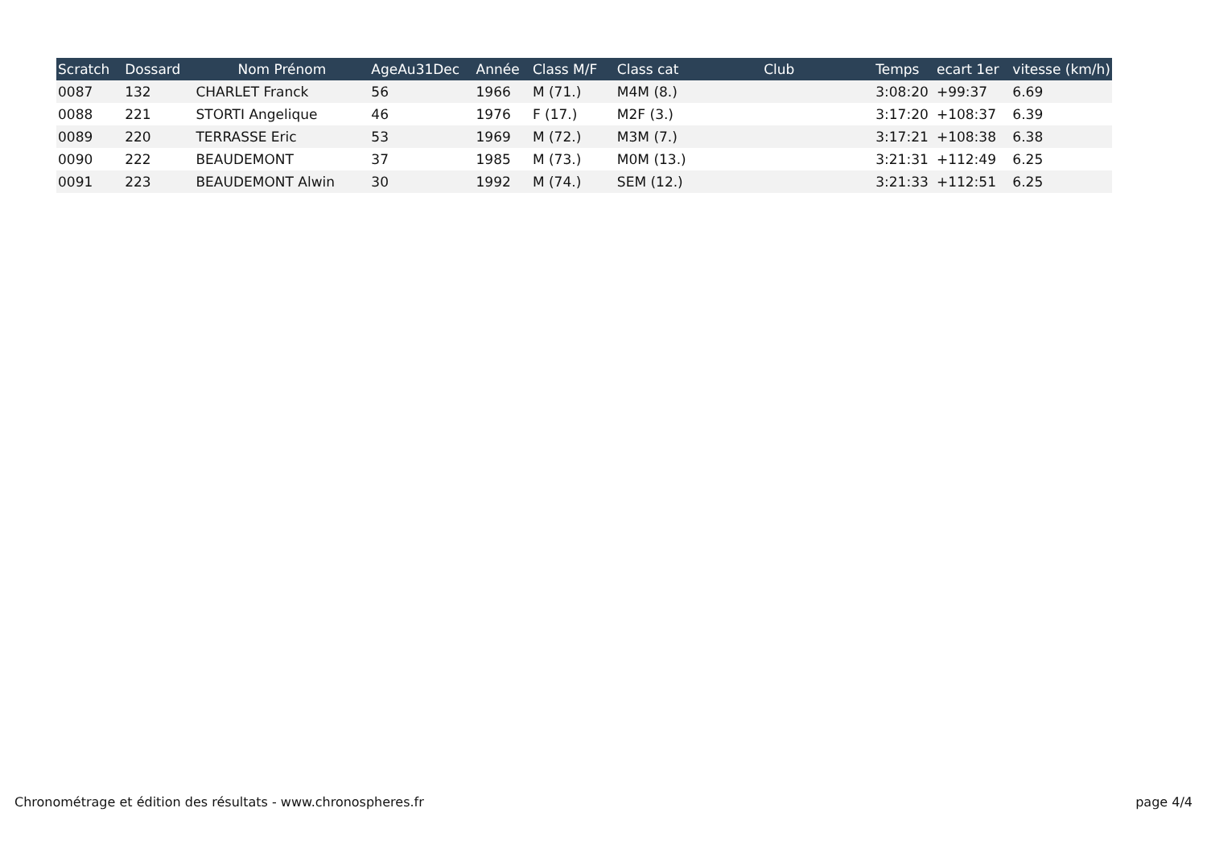| Scratch | Dossard | Nom Prénom | AgeAu31Dec | Année | Class M/F | Class cat | Club | Temps | ecart 1er | vitesse (km/h) |
| --- | --- | --- | --- | --- | --- | --- | --- | --- | --- | --- |
| 0087 | 132 | CHARLET Franck | 56 | 1966 | M (71.) | M4M (8.) | | 3:08:20 | +99:37 | 6.69 |
| 0088 | 221 | STORTI Angelique | 46 | 1976 | F (17.) | M2F (3.) | | 3:17:20 | +108:37 | 6.39 |
| 0089 | 220 | TERRASSE Eric | 53 | 1969 | M (72.) | M3M (7.) | | 3:17:21 | +108:38 | 6.38 |
| 0090 | 222 | BEAUDEMONT | 37 | 1985 | M (73.) | M0M (13.) | | 3:21:31 | +112:49 | 6.25 |
| 0091 | 223 | BEAUDEMONT Alwin | 30 | 1992 | M (74.) | SEM (12.) | | 3:21:33 | +112:51 | 6.25 |
Chronométrage et édition des résultats - www.chronospheres.fr page 4/4